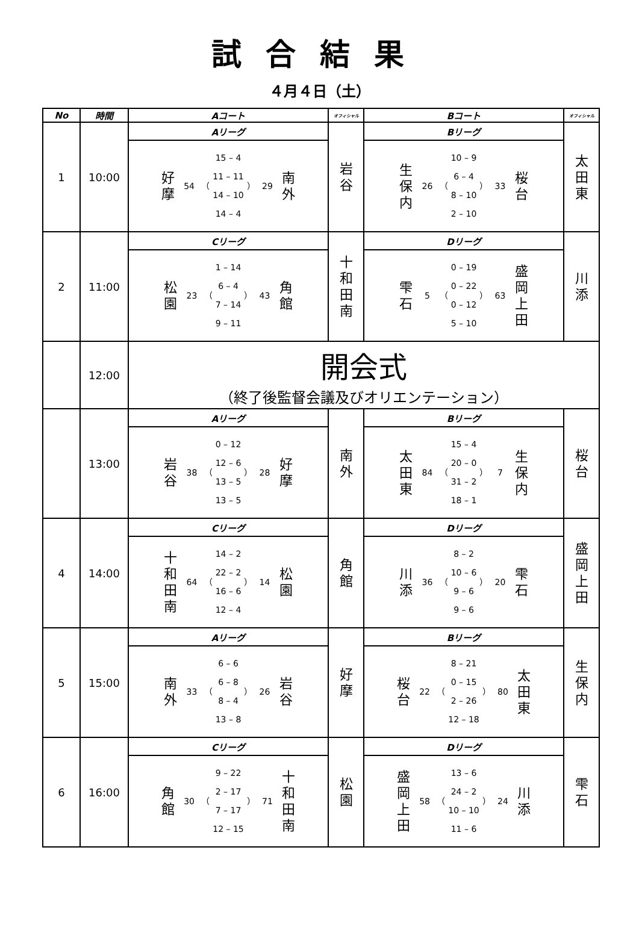試合結果
４月４日（土）
| No | 時間 | Aコート | オフィシャル | Bコート | オフィシャル |
| --- | --- | --- | --- | --- | --- |
| 1 | 10:00 | Aリーグ | 岩 谷 | Bリーグ | 太 田 東 |
| | | 好 摩 54 （ 15 – 4 11 – 11 14 – 10 14 – 4 ） 29 南 外 | | 生 保 内 26 （ 10 – 9 6 – 4 8 – 10 2 – 10 ） 33 桜 台 | |
| 2 | 11:00 | Cリーグ | 十 和 田 南 | Dリーグ | 川 添 |
| | | 松 園 23 （ 1 – 14 6 – 4 7 – 14 9 – 11 ） 43 角 館 | | 雫 石 5 （ 0 – 19 0 – 22 0 – 12 5 – 10 ） 63 盛 岡 上 田 | |
| | 12:00 | 開会式 （終了後監督会議及びオリエンテーション） | | | |
| | 13:00 | Aリーグ | 南 外 | Bリーグ | 桜 台 |
| | | 岩 谷 38 （ 0 – 12 12 – 6 13 – 5 13 – 5 ） 28 好 摩 | | 太 田 東 84 （ 15 – 4 20 – 0 31 – 2 18 – 1 ） 7 生 保 内 | |
| 4 | 14:00 | Cリーグ | 角 館 | Dリーグ | 盛 岡 上 田 |
| | | 十 和 田 南 64 （ 14 – 2 22 – 2 16 – 6 12 – 4 ） 14 松 園 | | 川 添 36 （ 8 – 2 10 – 6 9 – 6 9 – 6 ） 20 雫 石 | |
| 5 | 15:00 | Aリーグ | 好 摩 | Bリーグ | 生 保 内 |
| | | 南 外 33 （ 6 – 6 6 – 8 8 – 4 13 – 8 ） 26 岩 谷 | | 桜 台 22 （ 8 – 21 0 – 15 2 – 26 12 – 18 ） 80 太 田 東 | |
| 6 | 16:00 | Cリーグ | 松 園 | Dリーグ | 雫 石 |
| | | 角 館 30 （ 9 – 22 2 – 17 7 – 17 12 – 15 ） 71 十 和 田 南 | | 盛 岡 上 田 58 （ 13 – 6 24 – 2 10 – 10 11 – 6 ） 24 川 添 | |